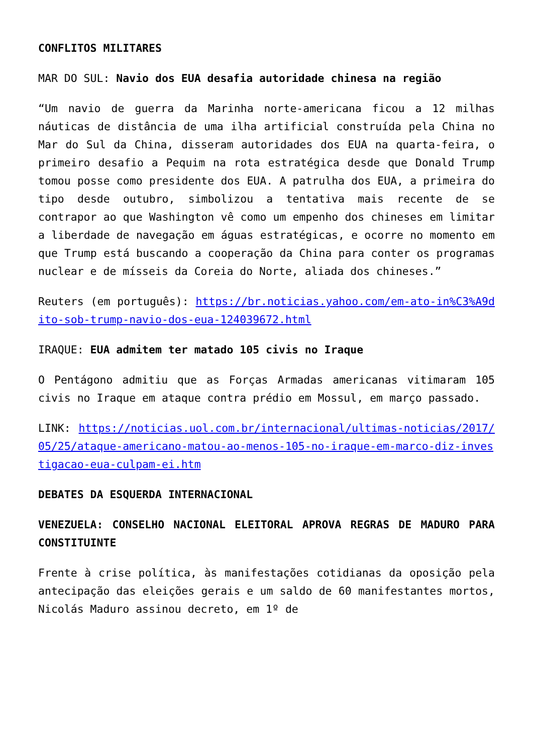CONFLITOS MILITARES
MAR DO SUL: Navio dos EUA desafia autoridade chinesa na região
“Um navio de guerra da Marinha norte-americana ficou a 12 milhas náuticas de distância de uma ilha artificial construída pela China no Mar do Sul da China, disseram autoridades dos EUA na quarta-feira, o primeiro desafio a Pequim na rota estratégica desde que Donald Trump tomou posse como presidente dos EUA. A patrulha dos EUA, a primeira do tipo desde outubro, simbolizou a tentativa mais recente de se contrapor ao que Washington vê como um empenho dos chineses em limitar a liberdade de navegação em águas estratégicas, e ocorre no momento em que Trump está buscando a cooperação da China para conter os programas nuclear e de mísseis da Coreia do Norte, aliada dos chineses.”
Reuters (em português): https://br.noticias.yahoo.com/em-ato-in%C3%A9dito-sob-trump-navio-dos-eua-124039672.html
IRAQUE: EUA admitem ter matado 105 civis no Iraque
O Pentágono admitiu que as Forças Armadas americanas vitimaram 105 civis no Iraque em ataque contra prédio em Mossul, em março passado.
LINK: https://noticias.uol.com.br/internacional/ultimas-noticias/2017/05/25/ataque-americano-matou-ao-menos-105-no-iraque-em-marco-diz-investigacao-eua-culpam-ei.htm
DEBATES DA ESQUERDA INTERNACIONAL
VENEZUELA: CONSELHO NACIONAL ELEITORAL APROVA REGRAS DE MADURO PARA CONSTITUINTE
Frente à crise política, às manifestações cotidianas da oposição pela antecipação das eleições gerais e um saldo de 60 manifestantes mortos, Nicolás Maduro assinou decreto, em 1º de